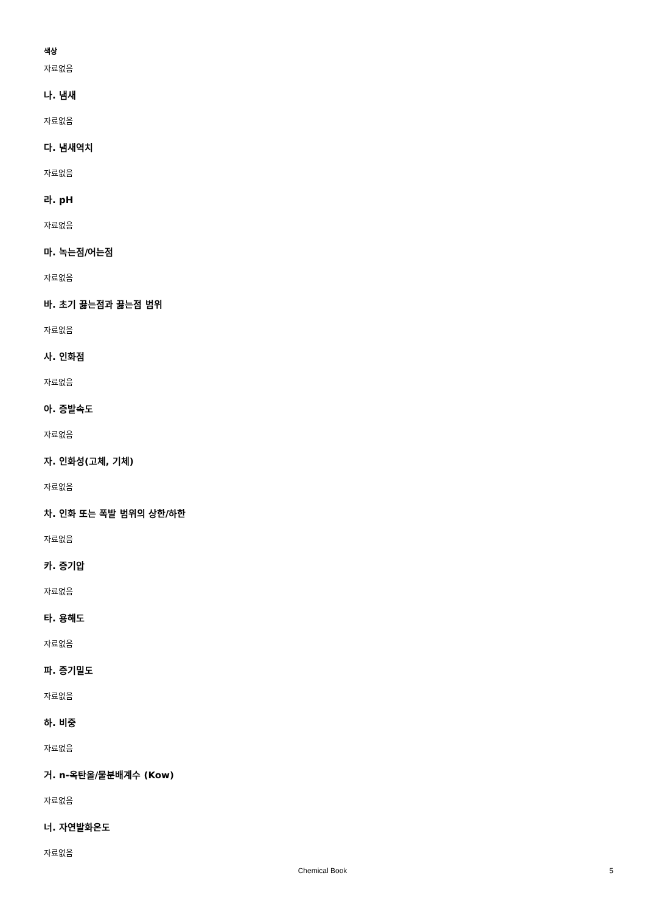색상
자료없음
나. 냄새
자료없음
다. 냄새역치
자료없음
라. pH
자료없음
마. 녹는점/어는점
자료없음
바. 초기 끓는점과 끓는점 범위
자료없음
사. 인화점
자료없음
아. 증발속도
자료없음
자. 인화성(고체, 기체)
자료없음
차. 인화 또는 폭발 범위의 상한/하한
자료없음
카. 증기압
자료없음
타. 용해도
자료없음
파. 증기밀도
자료없음
하. 비중
자료없음
거. n-옥탄올/물분배계수 (Kow)
자료없음
너. 자연발화온도
자료없음
Chemical Book
5